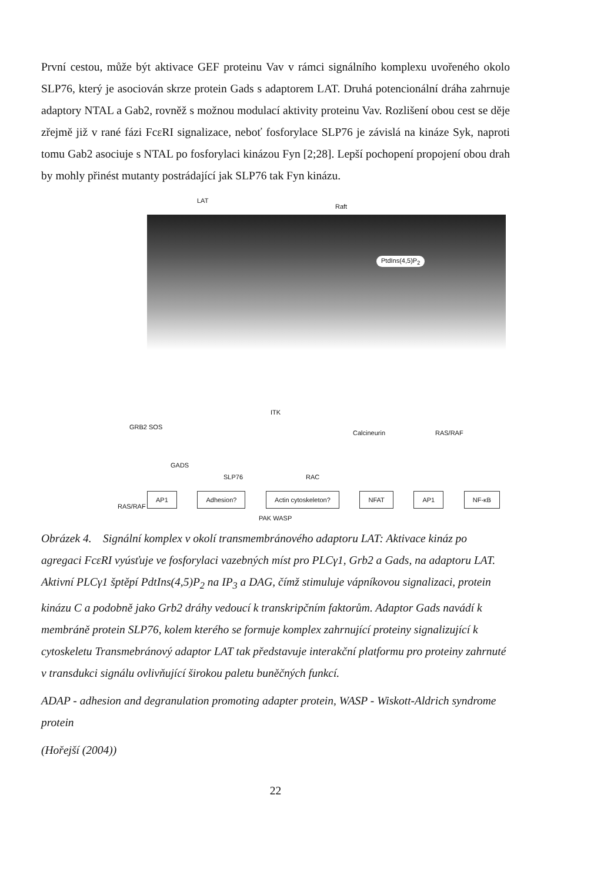První cestou, může být aktivace GEF proteinu Vav v rámci signálního komplexu uvořeného okolo SLP76, který je asociován skrze protein Gads s adaptorem LAT. Druhá potencionální dráha zahrnuje adaptory NTAL a Gab2, rovněž s možnou modulací aktivity proteinu Vav. Rozlišení obou cest se děje zřejmě již v rané fázi FcεRI signalizace, neboť fosforylace SLP76 je závislá na kináze Syk, naproti tomu Gab2 asociuje s NTAL po fosforylaci kinázou Fyn [2;28]. Lepší pochopení propojení obou drah by mohly přinést mutanty postrádající jak SLP76 tak Fyn kinázu.
LAT
Raft
PtdIns(4,5)P<sub>2</sub>
GRB2 SOS
ITK
Calcineurin RAS/RAF
RAS/RAF
GADS
SLP76
PAK WASP
RAC
AP1 Adhesion? Actin cytoskeleton? NFAT AP1 NF-κB
Obrázek 4. Signální komplex v okolí transmembránového adaptoru LAT: Aktivace kináz po agregaci FcεRI vyúsťuje ve fosforylaci vazebných míst pro PLCγ1, Grb2 a Gads, na adaptoru LAT. Aktivní PLCγ1 šptěpí PdtIns(4,5)P<sub>2</sub> na IP<sub>3</sub> a DAG, čímž stimuluje vápníkovou signalizaci, protein kinázu C a podobně jako Grb2 dráhy vedoucí k transkripčním faktorům. Adaptor Gads navádí k membráně protein SLP76, kolem kterého se formuje komplex zahrnující proteiny signalizující k cytoskeletu Transmebránový adaptor LAT tak představuje interakční platformu pro proteiny zahrnuté v transdukci signálu ovlivňující širokou paletu buněčných funkcí.
ADAP - adhesion and degranulation promoting adapter protein, WASP - Wiskott-Aldrich syndrome protein
(Hořejší (2004))
22